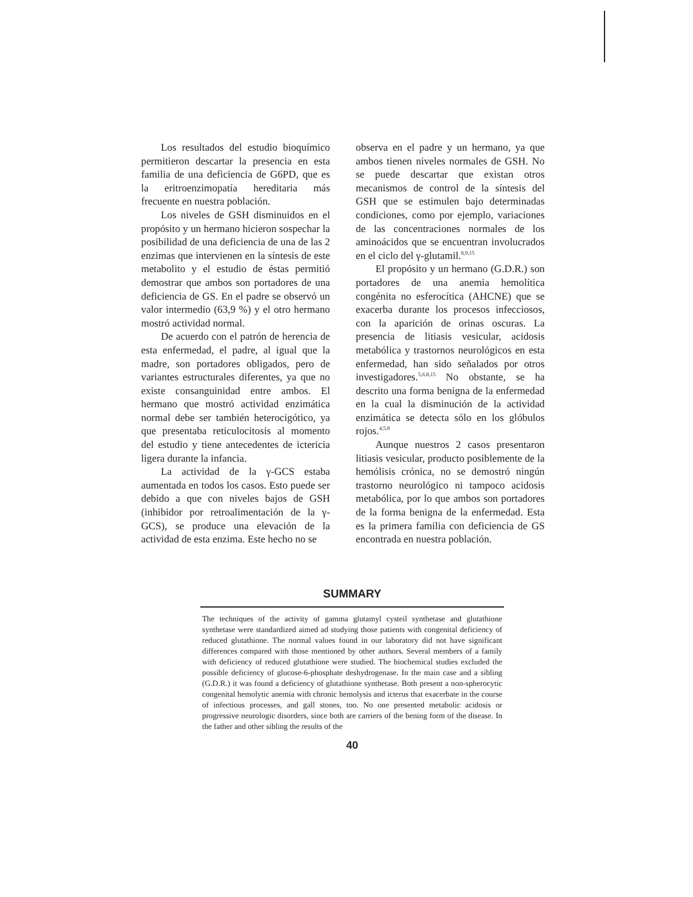Los resultados del estudio bioquímico permitieron descartar la presencia en esta familia de una deficiencia de G6PD, que es la eritroenzimopatía hereditaria más frecuente en nuestra población.
Los niveles de GSH disminuidos en el propósito y un hermano hicieron sospechar la posibilidad de una deficiencia de una de las 2 enzimas que intervienen en la síntesis de este metabolito y el estudio de éstas permitió demostrar que ambos son portadores de una deficiencia de GS. En el padre se observó un valor intermedio (63,9 %) y el otro hermano mostró actividad normal.
De acuerdo con el patrón de herencia de esta enfermedad, el padre, al igual que la madre, son portadores obligados, pero de variantes estructurales diferentes, ya que no existe consanguinidad entre ambos. El hermano que mostró actividad enzimática normal debe ser también heterocigótico, ya que presentaba reticulocitosis al momento del estudio y tiene antecedentes de ictericia ligera durante la infancia.
La actividad de la γ-GCS estaba aumentada en todos los casos. Esto puede ser debido a que con niveles bajos de GSH (inhibidor por retroalimentación de la γ-GCS), se produce una elevación de la actividad de esta enzima. Este hecho no se
observa en el padre y un hermano, ya que ambos tienen niveles normales de GSH. No se puede descartar que existan otros mecanismos de control de la síntesis del GSH que se estimulen bajo determinadas condiciones, como por ejemplo, variaciones de las concentraciones normales de los aminoácidos que se encuentran involucrados en el ciclo del γ-glutamil.<sup>8,9,15</sup>
El propósito y un hermano (G.D.R.) son portadores de una anemia hemolítica congénita no esferocítica (AHCNE) que se exacerba durante los procesos infecciosos, con la aparición de orinas oscuras. La presencia de litiasis vesicular, acidosis metabólica y trastornos neurológicos en esta enfermedad, han sido señalados por otros investigadores.<sup>5,6,8,15</sup> No obstante, se ha descrito una forma benigna de la enfermedad en la cual la disminución de la actividad enzimática se detecta sólo en los glóbulos rojos.<sup>4,5,8</sup>
Aunque nuestros 2 casos presentaron litiasis vesicular, producto posiblemente de la hemólisis crónica, no se demostró ningún trastorno neurológico ni tampoco acidosis metabólica, por lo que ambos son portadores de la forma benigna de la enfermedad. Esta es la primera familia con deficiencia de GS encontrada en nuestra población.
SUMMARY
The techniques of the activity of gamma glutamyl cysteil synthetase and glutathione synthetase were standardized aimed ad studying those patients with congenital deficiency of reduced glutathione. The normal values found in our laboratory did not have significant differences compared with those mentioned by other authors. Several members of a family with deficiency of reduced glutathione were studied. The biochemical studies excluded the possible deficiency of glucose-6-phosphate deshydrogenase. In the main case and a sibling (G.D.R.) it was found a deficiency of glutathione synthetase. Both present a non-spherocytic congenital hemolytic anemia with chronic hemolysis and icterus that exacerbate in the course of infectious processes, and gall stones, too. No one presented metabolic acidosis or progressive neurologic disorders, since both are carriers of the bening form of the disease. In the father and other sibling the results of the
40